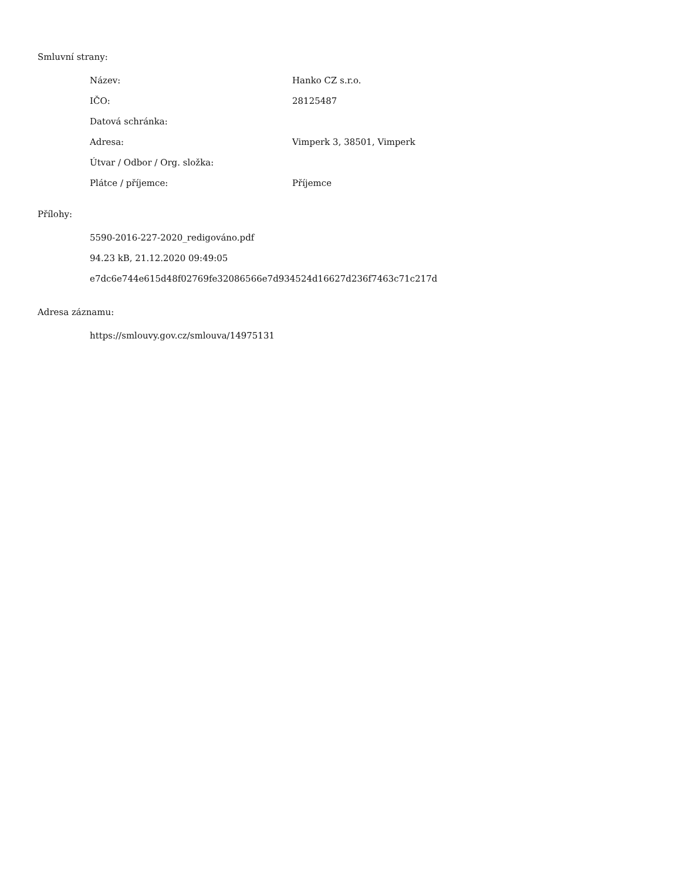Smluvní strany:
| Název: | Hanko CZ s.r.o. |
| IČO: | 28125487 |
| Datová schránka: | |
| Adresa: | Vimperk 3, 38501, Vimperk |
| Útvar / Odbor / Org. složka: | |
| Plátce / příjemce: | Příjemce |
Přílohy:
5590-2016-227-2020_redigováno.pdf
94.23 kB, 21.12.2020 09:49:05
e7dc6e744e615d48f02769fe32086566e7d934524d16627d236f7463c71c217d
Adresa záznamu:
https://smlouvy.gov.cz/smlouva/14975131